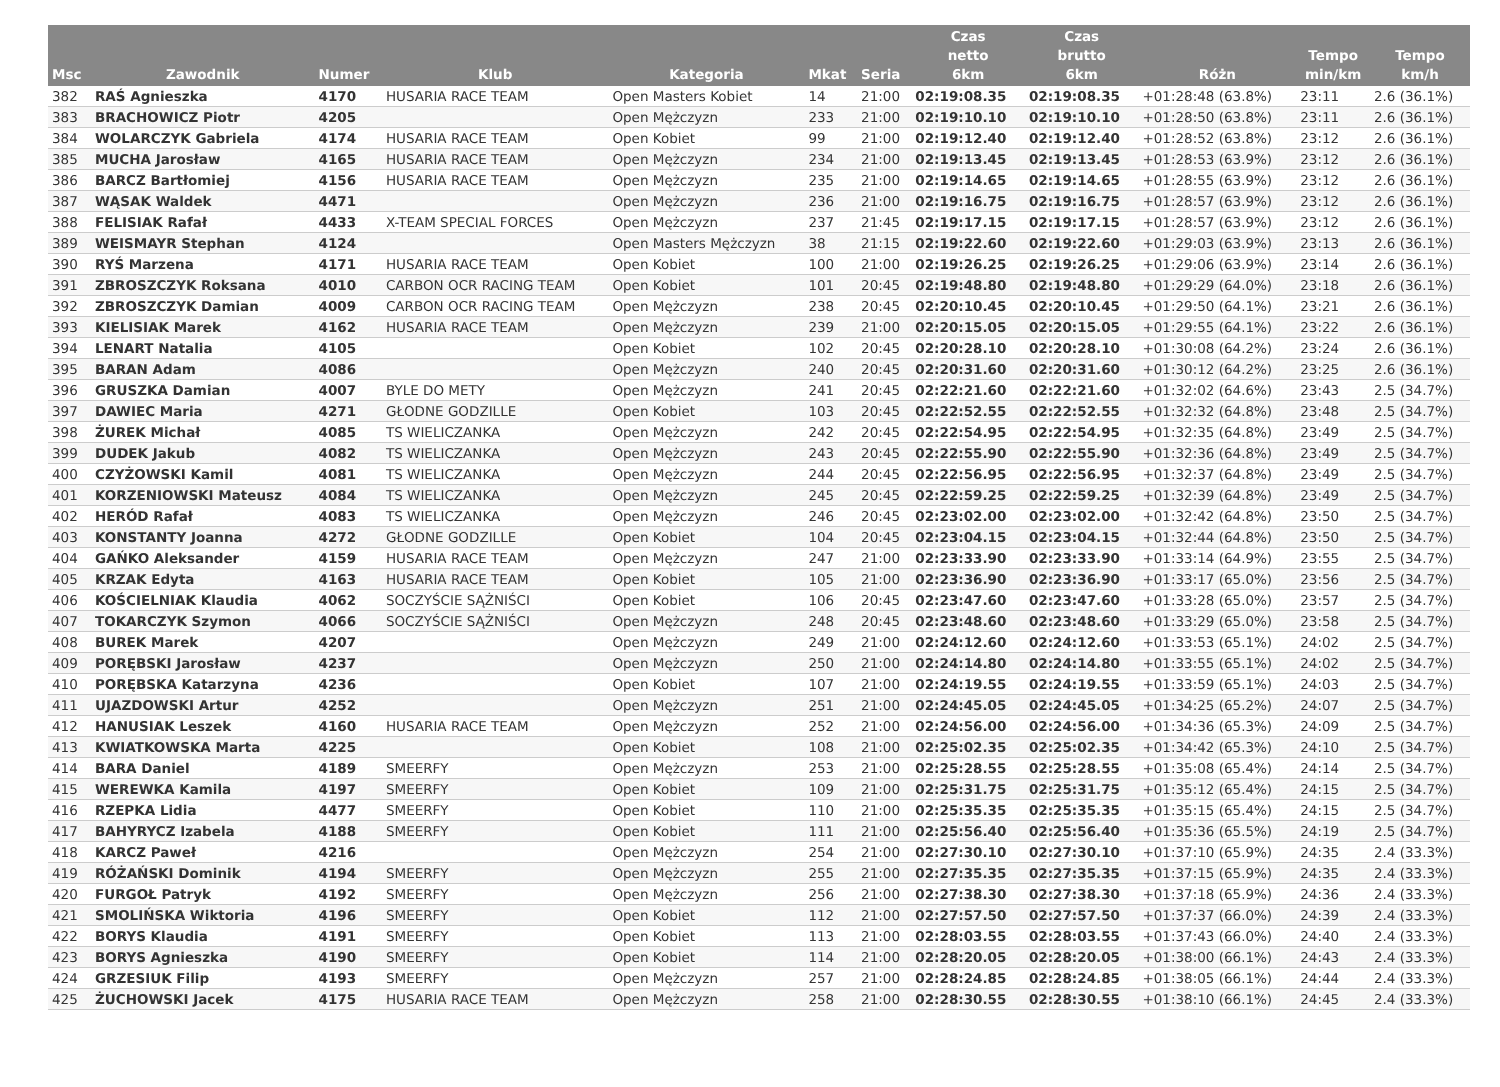| Msc | Zawodnik | Numer | Klub | Kategoria | Mkat | Seria | Czas netto 6km | Czas brutto 6km | Różn | Tempo min/km | Tempo km/h |
| --- | --- | --- | --- | --- | --- | --- | --- | --- | --- | --- | --- |
| 382 | RAŚ Agnieszka | 4170 | HUSARIA RACE TEAM | Open Masters Kobiet | 14 | 21:00 | 02:19:08.35 | 02:19:08.35 | +01:28:48 (63.8%) | 23:11 | 2.6 (36.1%) |
| 383 | BRACHOWICZ Piotr | 4205 | | Open Mężczyzn | 233 | 21:00 | 02:19:10.10 | 02:19:10.10 | +01:28:50 (63.8%) | 23:11 | 2.6 (36.1%) |
| 384 | WOLARCZYK Gabriela | 4174 | HUSARIA RACE TEAM | Open Kobiet | 99 | 21:00 | 02:19:12.40 | 02:19:12.40 | +01:28:52 (63.8%) | 23:12 | 2.6 (36.1%) |
| 385 | MUCHA Jarosław | 4165 | HUSARIA RACE TEAM | Open Mężczyzn | 234 | 21:00 | 02:19:13.45 | 02:19:13.45 | +01:28:53 (63.9%) | 23:12 | 2.6 (36.1%) |
| 386 | BARCZ Bartłomiej | 4156 | HUSARIA RACE TEAM | Open Mężczyzn | 235 | 21:00 | 02:19:14.65 | 02:19:14.65 | +01:28:55 (63.9%) | 23:12 | 2.6 (36.1%) |
| 387 | WĄSAK Waldek | 4471 | | Open Mężczyzn | 236 | 21:00 | 02:19:16.75 | 02:19:16.75 | +01:28:57 (63.9%) | 23:12 | 2.6 (36.1%) |
| 388 | FELISIAK Rafał | 4433 | X-TEAM SPECIAL FORCES | Open Mężczyzn | 237 | 21:45 | 02:19:17.15 | 02:19:17.15 | +01:28:57 (63.9%) | 23:12 | 2.6 (36.1%) |
| 389 | WEISMAYR Stephan | 4124 | | Open Masters Mężczyzn | 38 | 21:15 | 02:19:22.60 | 02:19:22.60 | +01:29:03 (63.9%) | 23:13 | 2.6 (36.1%) |
| 390 | RYŚ Marzena | 4171 | HUSARIA RACE TEAM | Open Kobiet | 100 | 21:00 | 02:19:26.25 | 02:19:26.25 | +01:29:06 (63.9%) | 23:14 | 2.6 (36.1%) |
| 391 | ZBROSZCZYK Roksana | 4010 | CARBON OCR RACING TEAM | Open Kobiet | 101 | 20:45 | 02:19:48.80 | 02:19:48.80 | +01:29:29 (64.0%) | 23:18 | 2.6 (36.1%) |
| 392 | ZBROSZCZYK Damian | 4009 | CARBON OCR RACING TEAM | Open Mężczyzn | 238 | 20:45 | 02:20:10.45 | 02:20:10.45 | +01:29:50 (64.1%) | 23:21 | 2.6 (36.1%) |
| 393 | KIELISIAK Marek | 4162 | HUSARIA RACE TEAM | Open Mężczyzn | 239 | 21:00 | 02:20:15.05 | 02:20:15.05 | +01:29:55 (64.1%) | 23:22 | 2.6 (36.1%) |
| 394 | LENART Natalia | 4105 | | Open Kobiet | 102 | 20:45 | 02:20:28.10 | 02:20:28.10 | +01:30:08 (64.2%) | 23:24 | 2.6 (36.1%) |
| 395 | BARAN Adam | 4086 | | Open Mężczyzn | 240 | 20:45 | 02:20:31.60 | 02:20:31.60 | +01:30:12 (64.2%) | 23:25 | 2.6 (36.1%) |
| 396 | GRUSZKA Damian | 4007 | BYLE DO METY | Open Mężczyzn | 241 | 20:45 | 02:22:21.60 | 02:22:21.60 | +01:32:02 (64.6%) | 23:43 | 2.5 (34.7%) |
| 397 | DAWIEC Maria | 4271 | GŁODNE GODZILLE | Open Kobiet | 103 | 20:45 | 02:22:52.55 | 02:22:52.55 | +01:32:32 (64.8%) | 23:48 | 2.5 (34.7%) |
| 398 | ŻUREK Michał | 4085 | TS WIELICZANKA | Open Mężczyzn | 242 | 20:45 | 02:22:54.95 | 02:22:54.95 | +01:32:35 (64.8%) | 23:49 | 2.5 (34.7%) |
| 399 | DUDEK Jakub | 4082 | TS WIELICZANKA | Open Mężczyzn | 243 | 20:45 | 02:22:55.90 | 02:22:55.90 | +01:32:36 (64.8%) | 23:49 | 2.5 (34.7%) |
| 400 | CZYŻOWSKI Kamil | 4081 | TS WIELICZANKA | Open Mężczyzn | 244 | 20:45 | 02:22:56.95 | 02:22:56.95 | +01:32:37 (64.8%) | 23:49 | 2.5 (34.7%) |
| 401 | KORZENIOWSKI Mateusz | 4084 | TS WIELICZANKA | Open Mężczyzn | 245 | 20:45 | 02:22:59.25 | 02:22:59.25 | +01:32:39 (64.8%) | 23:49 | 2.5 (34.7%) |
| 402 | HERÓD Rafał | 4083 | TS WIELICZANKA | Open Mężczyzn | 246 | 20:45 | 02:23:02.00 | 02:23:02.00 | +01:32:42 (64.8%) | 23:50 | 2.5 (34.7%) |
| 403 | KONSTANTY Joanna | 4272 | GŁODNE GODZILLE | Open Kobiet | 104 | 20:45 | 02:23:04.15 | 02:23:04.15 | +01:32:44 (64.8%) | 23:50 | 2.5 (34.7%) |
| 404 | GAŃKO Aleksander | 4159 | HUSARIA RACE TEAM | Open Mężczyzn | 247 | 21:00 | 02:23:33.90 | 02:23:33.90 | +01:33:14 (64.9%) | 23:55 | 2.5 (34.7%) |
| 405 | KRZAK Edyta | 4163 | HUSARIA RACE TEAM | Open Kobiet | 105 | 21:00 | 02:23:36.90 | 02:23:36.90 | +01:33:17 (65.0%) | 23:56 | 2.5 (34.7%) |
| 406 | KOŚCIELNIAK Klaudia | 4062 | SOCZYŚCIE SĄŻNIŚCI | Open Kobiet | 106 | 20:45 | 02:23:47.60 | 02:23:47.60 | +01:33:28 (65.0%) | 23:57 | 2.5 (34.7%) |
| 407 | TOKARCZYK Szymon | 4066 | SOCZYŚCIE SĄŻNIŚCI | Open Mężczyzn | 248 | 20:45 | 02:23:48.60 | 02:23:48.60 | +01:33:29 (65.0%) | 23:58 | 2.5 (34.7%) |
| 408 | BUREK Marek | 4207 | | Open Mężczyzn | 249 | 21:00 | 02:24:12.60 | 02:24:12.60 | +01:33:53 (65.1%) | 24:02 | 2.5 (34.7%) |
| 409 | PORĘBSKI Jarosław | 4237 | | Open Mężczyzn | 250 | 21:00 | 02:24:14.80 | 02:24:14.80 | +01:33:55 (65.1%) | 24:02 | 2.5 (34.7%) |
| 410 | PORĘBSKA Katarzyna | 4236 | | Open Kobiet | 107 | 21:00 | 02:24:19.55 | 02:24:19.55 | +01:33:59 (65.1%) | 24:03 | 2.5 (34.7%) |
| 411 | UJAZDOWSKI Artur | 4252 | | Open Mężczyzn | 251 | 21:00 | 02:24:45.05 | 02:24:45.05 | +01:34:25 (65.2%) | 24:07 | 2.5 (34.7%) |
| 412 | HANUSIAK Leszek | 4160 | HUSARIA RACE TEAM | Open Mężczyzn | 252 | 21:00 | 02:24:56.00 | 02:24:56.00 | +01:34:36 (65.3%) | 24:09 | 2.5 (34.7%) |
| 413 | KWIATKOWSKA Marta | 4225 | | Open Kobiet | 108 | 21:00 | 02:25:02.35 | 02:25:02.35 | +01:34:42 (65.3%) | 24:10 | 2.5 (34.7%) |
| 414 | BARA Daniel | 4189 | SMEERFY | Open Mężczyzn | 253 | 21:00 | 02:25:28.55 | 02:25:28.55 | +01:35:08 (65.4%) | 24:14 | 2.5 (34.7%) |
| 415 | WEREWKA Kamila | 4197 | SMEERFY | Open Kobiet | 109 | 21:00 | 02:25:31.75 | 02:25:31.75 | +01:35:12 (65.4%) | 24:15 | 2.5 (34.7%) |
| 416 | RZEPKA Lidia | 4477 | SMEERFY | Open Kobiet | 110 | 21:00 | 02:25:35.35 | 02:25:35.35 | +01:35:15 (65.4%) | 24:15 | 2.5 (34.7%) |
| 417 | BAHYRYCZ Izabela | 4188 | SMEERFY | Open Kobiet | 111 | 21:00 | 02:25:56.40 | 02:25:56.40 | +01:35:36 (65.5%) | 24:19 | 2.5 (34.7%) |
| 418 | KARCZ Paweł | 4216 | | Open Mężczyzn | 254 | 21:00 | 02:27:30.10 | 02:27:30.10 | +01:37:10 (65.9%) | 24:35 | 2.4 (33.3%) |
| 419 | RÓŻAŃSKI Dominik | 4194 | SMEERFY | Open Mężczyzn | 255 | 21:00 | 02:27:35.35 | 02:27:35.35 | +01:37:15 (65.9%) | 24:35 | 2.4 (33.3%) |
| 420 | FURGOŁ Patryk | 4192 | SMEERFY | Open Mężczyzn | 256 | 21:00 | 02:27:38.30 | 02:27:38.30 | +01:37:18 (65.9%) | 24:36 | 2.4 (33.3%) |
| 421 | SMOLIŃSKA Wiktoria | 4196 | SMEERFY | Open Kobiet | 112 | 21:00 | 02:27:57.50 | 02:27:57.50 | +01:37:37 (66.0%) | 24:39 | 2.4 (33.3%) |
| 422 | BORYS Klaudia | 4191 | SMEERFY | Open Kobiet | 113 | 21:00 | 02:28:03.55 | 02:28:03.55 | +01:37:43 (66.0%) | 24:40 | 2.4 (33.3%) |
| 423 | BORYS Agnieszka | 4190 | SMEERFY | Open Kobiet | 114 | 21:00 | 02:28:20.05 | 02:28:20.05 | +01:38:00 (66.1%) | 24:43 | 2.4 (33.3%) |
| 424 | GRZESIUK Filip | 4193 | SMEERFY | Open Mężczyzn | 257 | 21:00 | 02:28:24.85 | 02:28:24.85 | +01:38:05 (66.1%) | 24:44 | 2.4 (33.3%) |
| 425 | ŻUCHOWSKI Jacek | 4175 | HUSARIA RACE TEAM | Open Mężczyzn | 258 | 21:00 | 02:28:30.55 | 02:28:30.55 | +01:38:10 (66.1%) | 24:45 | 2.4 (33.3%) |